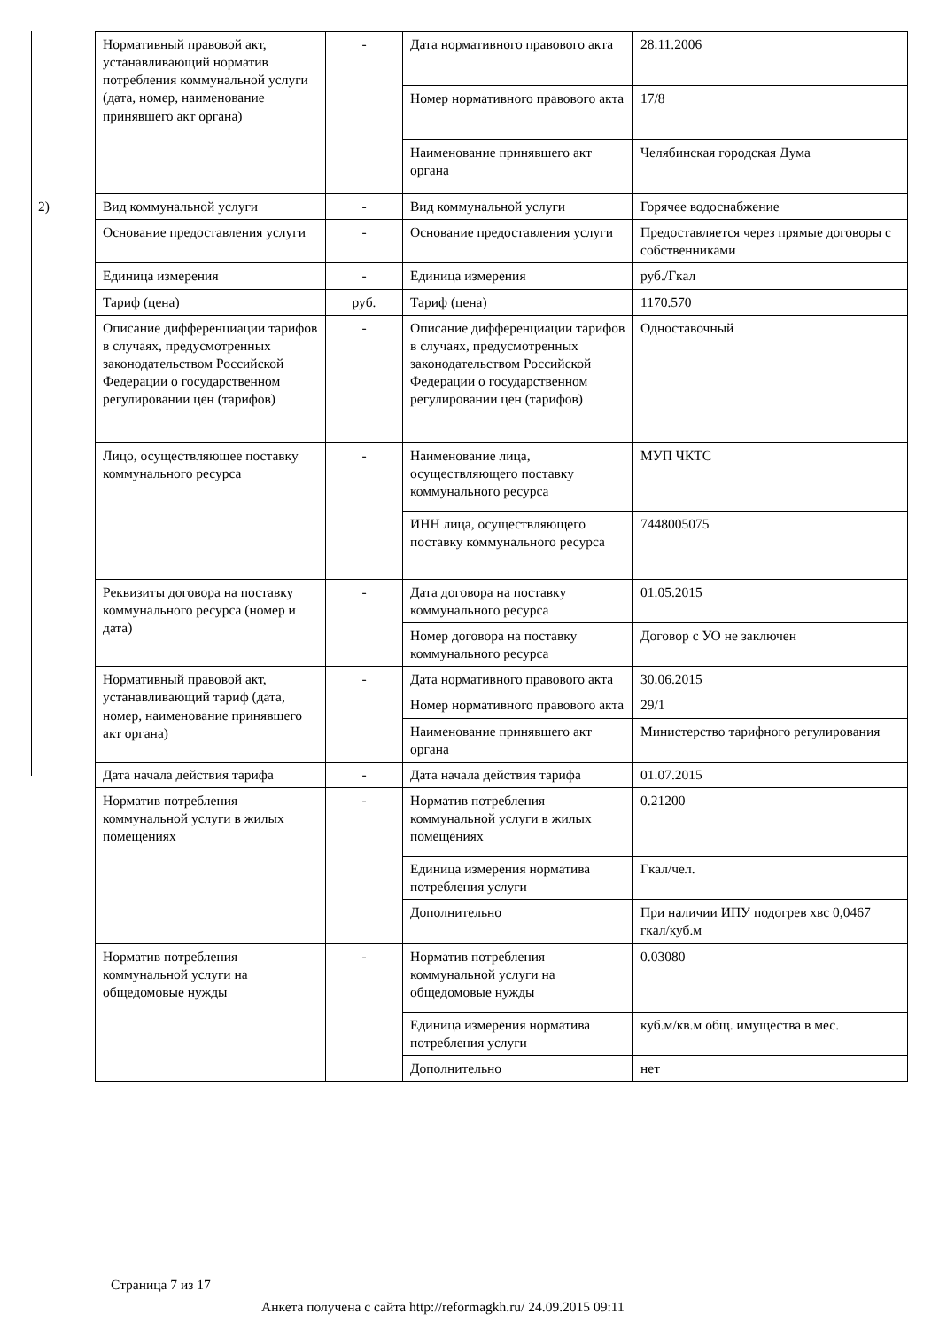| | Нормативный правовой акт, устанавливающий норматив потребления коммунальной услуги (дата, номер, наименование принявшего акт органа) | - | Дата нормативного правового акта | 28.11.2006 |
| | | | Номер нормативного правового акта | 17/8 |
| | | | Наименование принявшего акт органа | Челябинская городская Дума |
| 2) | Вид коммунальной услуги | - | Вид коммунальной услуги | Горячее водоснабжение |
| | Основание предоставления услуги | - | Основание предоставления услуги | Предоставляется через прямые договоры с собственниками |
| | Единица измерения | - | Единица измерения | руб./Гкал |
| | Тариф (цена) | руб. | Тариф (цена) | 1170.570 |
| | Описание дифференциации тарифов в случаях, предусмотренных законодательством Российской Федерации о государственном регулировании цен (тарифов) | - | Описание дифференциации тарифов в случаях, предусмотренных законодательством Российской Федерации о государственном регулировании цен (тарифов) | Одноставочный |
| | Лицо, осуществляющее поставку коммунального ресурса | - | Наименование лица, осуществляющего поставку коммунального ресурса | МУП ЧКТС |
| | | | ИНН лица, осуществляющего поставку коммунального ресурса | 7448005075 |
| | Реквизиты договора на поставку коммунального ресурса (номер и дата) | - | Дата договора на поставку коммунального ресурса | 01.05.2015 |
| | | | Номер договора на поставку коммунального ресурса | Договор с УО не заключен |
| | Нормативный правовой акт, устанавливающий тариф (дата, номер, наименование принявшего акт органа) | - | Дата нормативного правового акта | 30.06.2015 |
| | | | Номер нормативного правового акта | 29/1 |
| | | | Наименование принявшего акт органа | Министерство тарифного регулирования |
| | Дата начала действия тарифа | - | Дата начала действия тарифа | 01.07.2015 |
| | Норматив потребления коммунальной услуги в жилых помещениях | - | Норматив потребления коммунальной услуги в жилых помещениях | 0.21200 |
| | | | Единица измерения норматива потребления услуги | Гкал/чел. |
| | | | Дополнительно | При наличии ИПУ подогрев хвс 0,0467 гкал/куб.м |
| | Норматив потребления коммунальной услуги на общедомовые нужды | - | Норматив потребления коммунальной услуги на общедомовые нужды | 0.03080 |
| | | | Единица измерения норматива потребления услуги | куб.м/кв.м общ. имущества в мес. |
| | | | Дополнительно | нет |
Страница 7 из 17
Анкета получена с сайта http://reformagkh.ru/ 24.09.2015 09:11